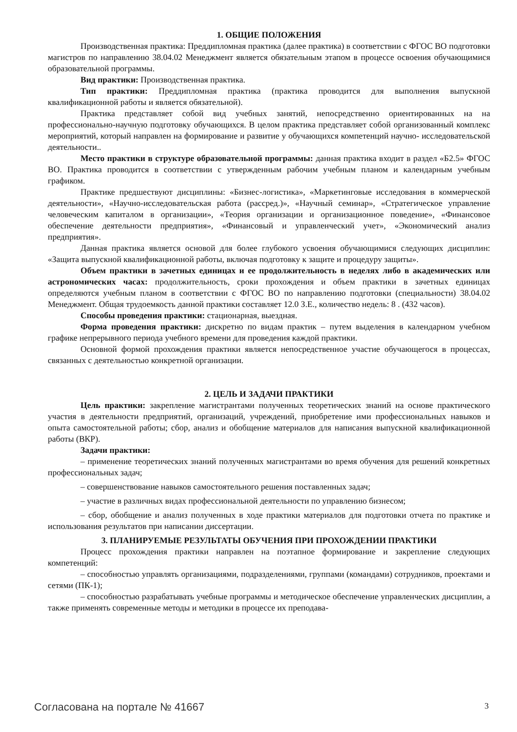1. ОБЩИЕ ПОЛОЖЕНИЯ
Производственная практика: Преддипломная практика (далее практика) в соответствии с ФГОС ВО подготовки магистров по направлению 38.04.02 Менеджмент является обязательным этапом в процессе освоения обучающимися образовательной программы.
Вид практики: Производственная практика.
Тип практики: Преддипломная практика (практика проводится для выполнения выпускной квалификационной работы и является обязательной).
Практика представляет собой вид учебных занятий, непосредственно ориентированных на на профессионально-научную подготовку обучающихся. В целом практика представляет собой организованный комплекс мероприятий, который направлен на формирование и развитие у обучающихся компетенций научно- исследовательской деятельности..
Место практики в структуре образовательной программы: данная практика входит в раздел «Б2.5» ФГОС ВО. Практика проводится в соответствии с утвержденным рабочим учебным планом и календарным учебным графиком.
Практике предшествуют дисциплины: «Бизнес-логистика», «Маркетинговые исследования в коммерческой деятельности», «Научно-исследовательская работа (рассред.)», «Научный семинар», «Стратегическое управление человеческим капиталом в организации», «Теория организации и организационное поведение», «Финансовое обеспечение деятельности предприятия», «Финансовый и управленческий учет», «Экономический анализ предприятия».
Данная практика является основой для более глубокого усвоения обучающимися следующих дисциплин: «Защита выпускной квалификационной работы, включая подготовку к защите и процедуру защиты».
Объем практики в зачетных единицах и ее продолжительность в неделях либо в академических или астрономических часах: продолжительность, сроки прохождения и объем практики в зачетных единицах определяются учебным планом в соответствии с ФГОС ВО по направлению подготовки (специальности) 38.04.02 Менеджмент. Общая трудоемкость данной практики составляет 12.0 З.Е., количество недель: 8 . (432 часов).
Способы проведения практики: стационарная, выездная.
Форма проведения практики: дискретно по видам практик – путем выделения в календарном учебном графике непрерывного периода учебного времени для проведения каждой практики.
Основной формой прохождения практики является непосредственное участие обучающегося в процессах, связанных с деятельностью конкретной организации.
2. ЦЕЛЬ И ЗАДАЧИ ПРАКТИКИ
Цель практики: закрепление магистрантами полученных теоретических знаний на основе практического участия в деятельности предприятий, организаций, учреждений, приобретение ими профессиональных навыков и опыта самостоятельной работы; сбор, анализ и обобщение материалов для написания выпускной квалификационной работы (ВКР).
Задачи практики:
– применение теоретических знаний полученных магистрантами во время обучения для решений конкретных профессиональных задач;
– совершенствование навыков самостоятельного решения поставленных задач;
– участие в различных видах профессиональной деятельности по управлению бизнесом;
– сбор, обобщение и анализ полученных в ходе практики материалов для подготовки отчета по практике и использования результатов при написании диссертации.
3. ПЛАНИРУЕМЫЕ РЕЗУЛЬТАТЫ ОБУЧЕНИЯ ПРИ ПРОХОЖДЕНИИ ПРАКТИКИ
Процесс прохождения практики направлен на поэтапное формирование и закрепление следующих компетенций:
– способностью управлять организациями, подразделениями, группами (командами) сотрудников, проектами и сетями (ПК-1);
– способностью разрабатывать учебные программы и методическое обеспечение управленческих дисциплин, а также применять современные методы и методики в процессе их преподава-
Согласована на портале № 41667 3